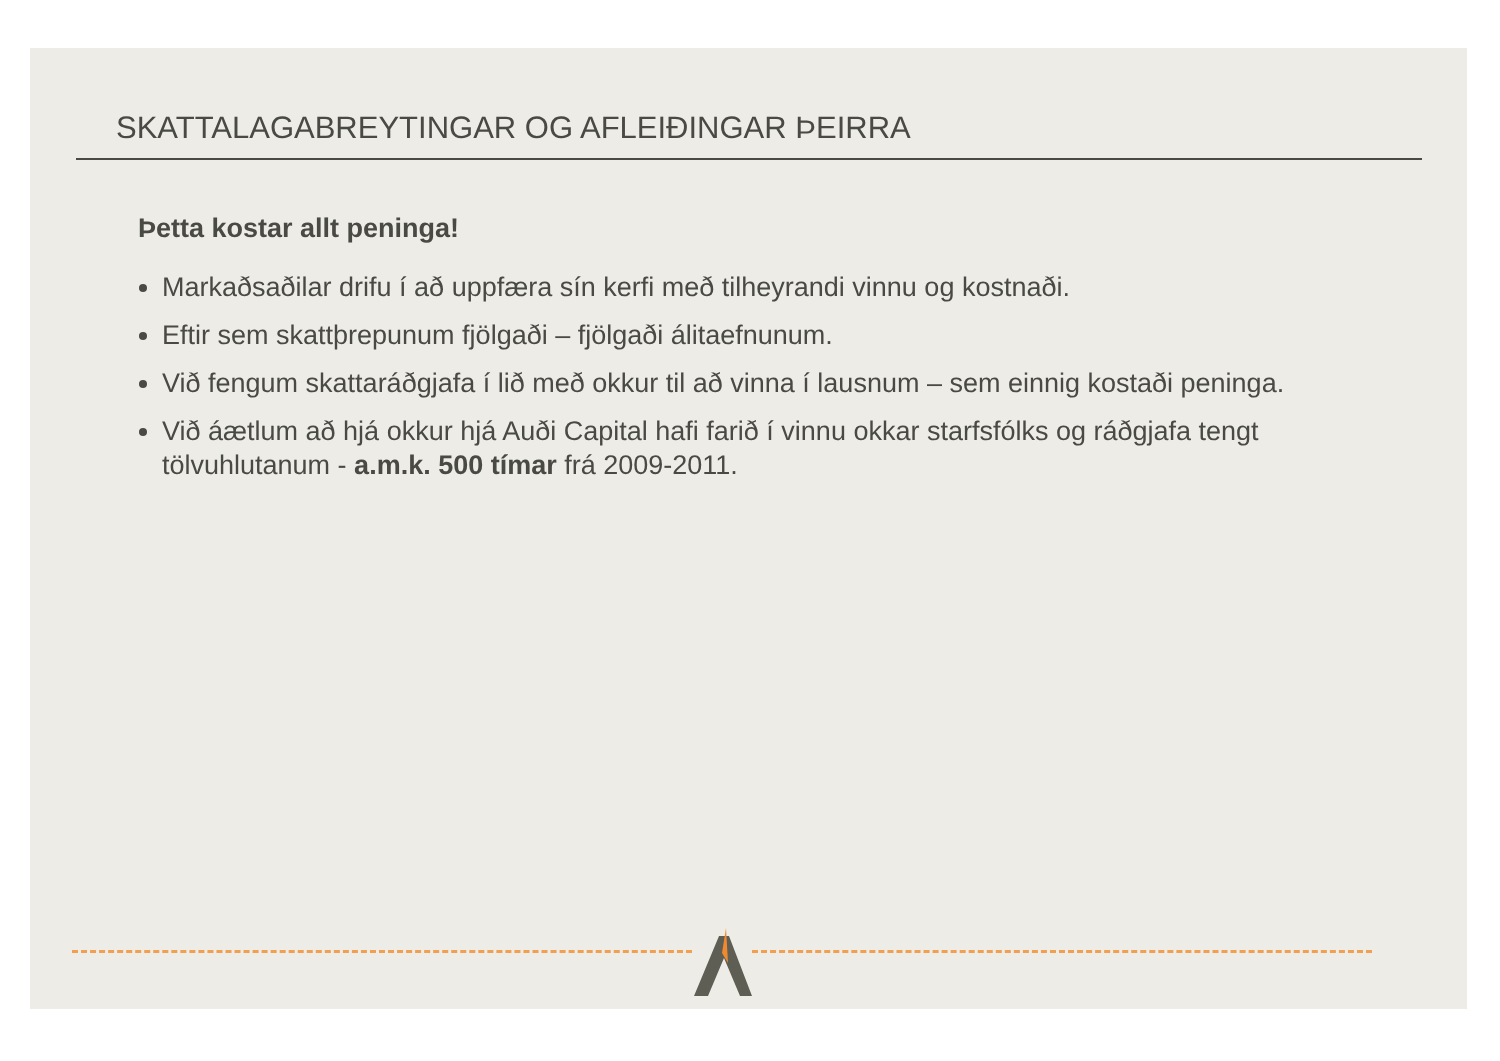SKATTALAGABREYTINGAR OG AFLEIÐINGAR ÞEIRRA
Þetta kostar allt peninga!
Markaðsaðilar drifu í að uppfæra sín kerfi með tilheyrandi vinnu og kostnaði.
Eftir sem skattþrepunum fjölgaði – fjölgaði álitaefnunum.
Við fengum skattaráðgjafa í lið með okkur til að vinna í lausnum – sem einnig kostaði peninga.
Við áætlum að hjá okkur hjá Auði Capital hafi farið í vinnu okkar starfsfólks og ráðgjafa tengt tölvuhlutanum - a.m.k. 500 tímar frá 2009-2011.